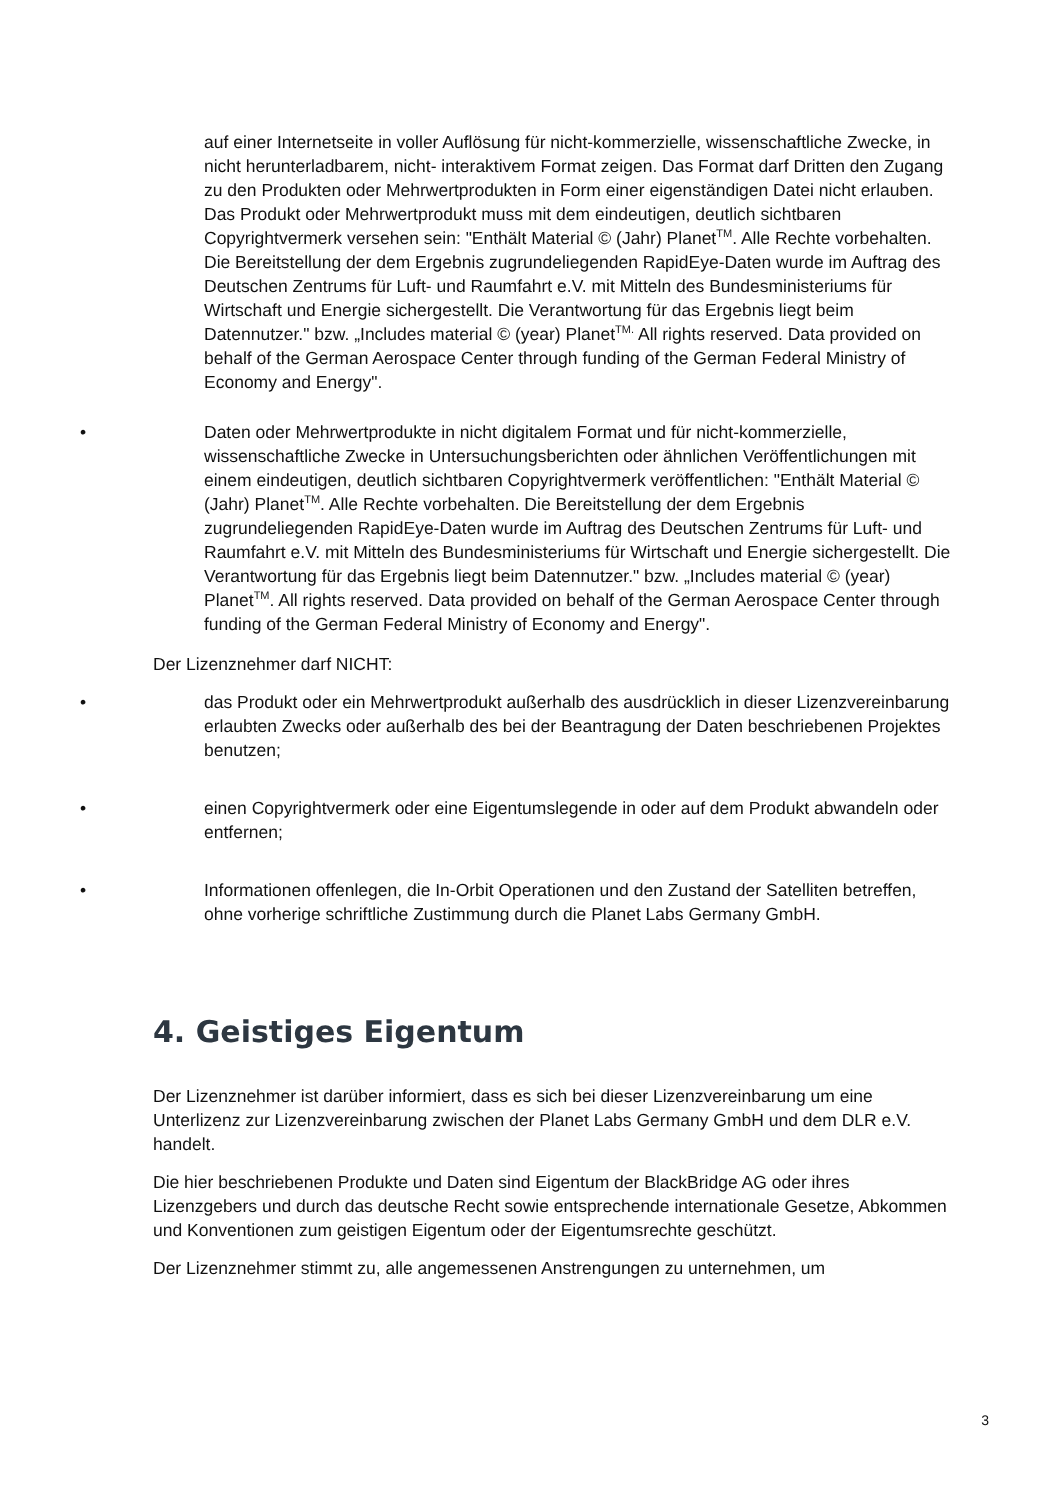auf einer Internetseite in voller Auflösung für nicht-kommerzielle, wissenschaftliche Zwecke, in nicht herunterladbarem, nicht- interaktivem Format zeigen. Das Format darf Dritten den Zugang zu den Produkten oder Mehrwertprodukten in Form einer eigenständigen Datei nicht erlauben. Das Produkt oder Mehrwertprodukt muss mit dem eindeutigen, deutlich sichtbaren Copyrightvermerk versehen sein: "Enthält Material © (Jahr) Planet<sup>TM</sup>. Alle Rechte vorbehalten. Die Bereitstellung der dem Ergebnis zugrundeliegenden RapidEye-Daten wurde im Auftrag des Deutschen Zentrums für Luft- und Raumfahrt e.V. mit Mitteln des Bundesministeriums für Wirtschaft und Energie sichergestellt. Die Verantwortung für das Ergebnis liegt beim Datennutzer." bzw. „Includes material © (year) Planet<sup>TM.</sup> All rights reserved. Data provided on behalf of the German Aerospace Center through funding of the German Federal Ministry of Economy and Energy".
• Daten oder Mehrwertprodukte in nicht digitalem Format und für nicht-kommerzielle, wissenschaftliche Zwecke in Untersuchungsberichten oder ähnlichen Veröffentlichungen mit einem eindeutigen, deutlich sichtbaren Copyrightvermerk veröffentlichen: "Enthält Material © (Jahr) Planet<sup>TM</sup>. Alle Rechte vorbehalten. Die Bereitstellung der dem Ergebnis zugrundeliegenden RapidEye-Daten wurde im Auftrag des Deutschen Zentrums für Luft- und Raumfahrt e.V. mit Mitteln des Bundesministeriums für Wirtschaft und Energie sichergestellt. Die Verantwortung für das Ergebnis liegt beim Datennutzer." bzw. „Includes material © (year) Planet<sup>TM</sup>. All rights reserved. Data provided on behalf of the German Aerospace Center through funding of the German Federal Ministry of Economy and Energy".
Der Lizenznehmer darf NICHT:
• das Produkt oder ein Mehrwertprodukt außerhalb des ausdrücklich in dieser Lizenzvereinbarung erlaubten Zwecks oder außerhalb des bei der Beantragung der Daten beschriebenen Projektes benutzen;
• einen Copyrightvermerk oder eine Eigentumslegende in oder auf dem Produkt abwandeln oder entfernen;
• Informationen offenlegen, die In-Orbit Operationen und den Zustand der Satelliten betreffen, ohne vorherige schriftliche Zustimmung durch die Planet Labs Germany GmbH.
4. Geistiges Eigentum
Der Lizenznehmer ist darüber informiert, dass es sich bei dieser Lizenzvereinbarung um eine Unterlizenz zur Lizenzvereinbarung zwischen der Planet Labs Germany GmbH und dem DLR e.V. handelt.
Die hier beschriebenen Produkte und Daten sind Eigentum der BlackBridge AG oder ihres Lizenzgebers und durch das deutsche Recht sowie entsprechende internationale Gesetze, Abkommen und Konventionen zum geistigen Eigentum oder der Eigentumsrechte geschützt.
Der Lizenznehmer stimmt zu, alle angemessenen Anstrengungen zu unternehmen, um
3